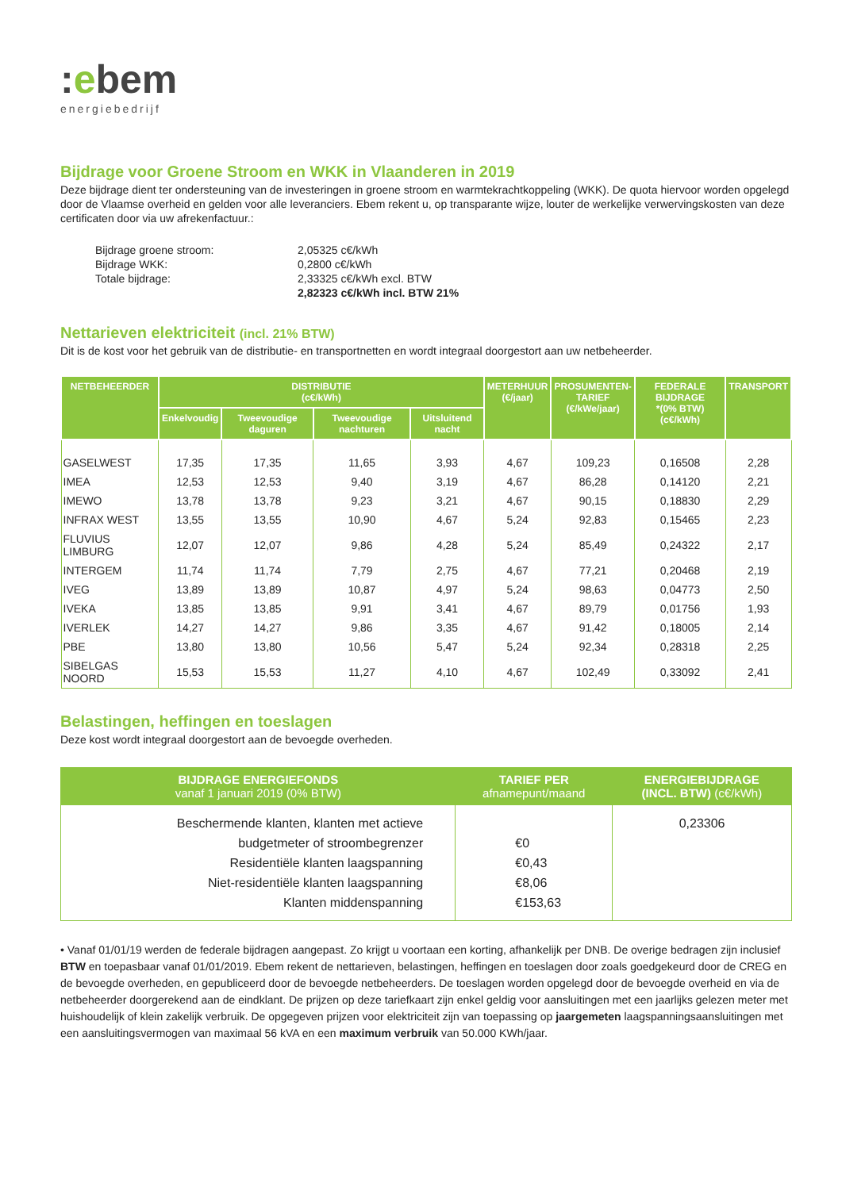:ebem
energiebedrijf
Bijdrage voor Groene Stroom en WKK in Vlaanderen in 2019
Deze bijdrage dient ter ondersteuning van de investeringen in groene stroom en warmtekrachtkoppeling (WKK). De quota hiervoor worden opgelegd door de Vlaamse overheid en gelden voor alle leveranciers. Ebem rekent u, op transparante wijze, louter de werkelijke verwervingskosten van deze certificaten door via uw afrekenfactuur.:
| Bijdrage groene stroom: | 2,05325 c€/kWh |
| Bijdrage WKK: | 0,2800 c€/kWh |
| Totale bijdrage: | 2,33325 c€/kWh excl. BTW |
| | 2,82323 c€/kWh incl. BTW 21% |
Nettarieven elektriciteit (incl. 21% BTW)
Dit is de kost voor het gebruik van de distributie- en transportnetten en wordt integraal doorgestort aan uw netbeheerder.
| NETBEHEERDER | DISTRIBUTIE (c€/kWh) | | | | METERHUUR (€/jaar) | PROSUMENTEN- TARIEF (€/kWe/jaar) | FEDERALE BIJDRAGE *(0% BTW) (c€/kWh) | TRANSPORT |
| --- | --- | --- | --- | --- | --- | --- | --- | --- |
| | Enkelvoudig | Tweevoudige daguren | Tweevoudige nachturen | Uitsluitend nacht | | | | |
| GASELWEST | 17,35 | 17,35 | 11,65 | 3,93 | 4,67 | 109,23 | 0,16508 | 2,28 |
| IMEA | 12,53 | 12,53 | 9,40 | 3,19 | 4,67 | 86,28 | 0,14120 | 2,21 |
| IMEWO | 13,78 | 13,78 | 9,23 | 3,21 | 4,67 | 90,15 | 0,18830 | 2,29 |
| INFRAX WEST | 13,55 | 13,55 | 10,90 | 4,67 | 5,24 | 92,83 | 0,15465 | 2,23 |
| FLUVIUS LIMBURG | 12,07 | 12,07 | 9,86 | 4,28 | 5,24 | 85,49 | 0,24322 | 2,17 |
| INTERGEM | 11,74 | 11,74 | 7,79 | 2,75 | 4,67 | 77,21 | 0,20468 | 2,19 |
| IVEG | 13,89 | 13,89 | 10,87 | 4,97 | 5,24 | 98,63 | 0,04773 | 2,50 |
| IVEKA | 13,85 | 13,85 | 9,91 | 3,41 | 4,67 | 89,79 | 0,01756 | 1,93 |
| IVERLEK | 14,27 | 14,27 | 9,86 | 3,35 | 4,67 | 91,42 | 0,18005 | 2,14 |
| PBE | 13,80 | 13,80 | 10,56 | 5,47 | 5,24 | 92,34 | 0,28318 | 2,25 |
| SIBELGAS NOORD | 15,53 | 15,53 | 11,27 | 4,10 | 4,67 | 102,49 | 0,33092 | 2,41 |
Belastingen, heffingen en toeslagen
Deze kost wordt integraal doorgestort aan de bevoegde overheden.
| BIJDRAGE ENERGIEFONDS vanaf 1 januari 2019 (0% BTW) | TARIEF PER afnamepunt/maand | ENERGIEBIJDRAGE (INCL. BTW) (c€/kWh) |
| --- | --- | --- |
| Beschermende klanten, klanten met actieve budgetmeter of stroombegrenzer Residentiële klanten laagspanning Niet-residentiële klanten laagspanning Klanten middenspanning | €0 €0,43 €8,06 €153,63 | 0,23306 |
• Vanaf 01/01/19 werden de federale bijdragen aangepast. Zo krijgt u voortaan een korting, afhankelijk per DNB. De overige bedragen zijn inclusief BTW en toepasbaar vanaf 01/01/2019. Ebem rekent de nettarieven, belastingen, heffingen en toeslagen door zoals goedgekeurd door de CREG en de bevoegde overheden, en gepubliceerd door de bevoegde netbeheerders. De toeslagen worden opgelegd door de bevoegde overheid en via de netbeheerder doorgerekend aan de eindklant. De prijzen op deze tariefkaart zijn enkel geldig voor aansluitingen met een jaarlijks gelezen meter met huishoudelijk of klein zakelijk verbruik. De opgegeven prijzen voor elektriciteit zijn van toepassing op jaargemeten laagspanningsaansluitingen met een aansluitingsvermogen van maximaal 56 kVA en een maximum verbruik van 50.000 KWh/jaar.